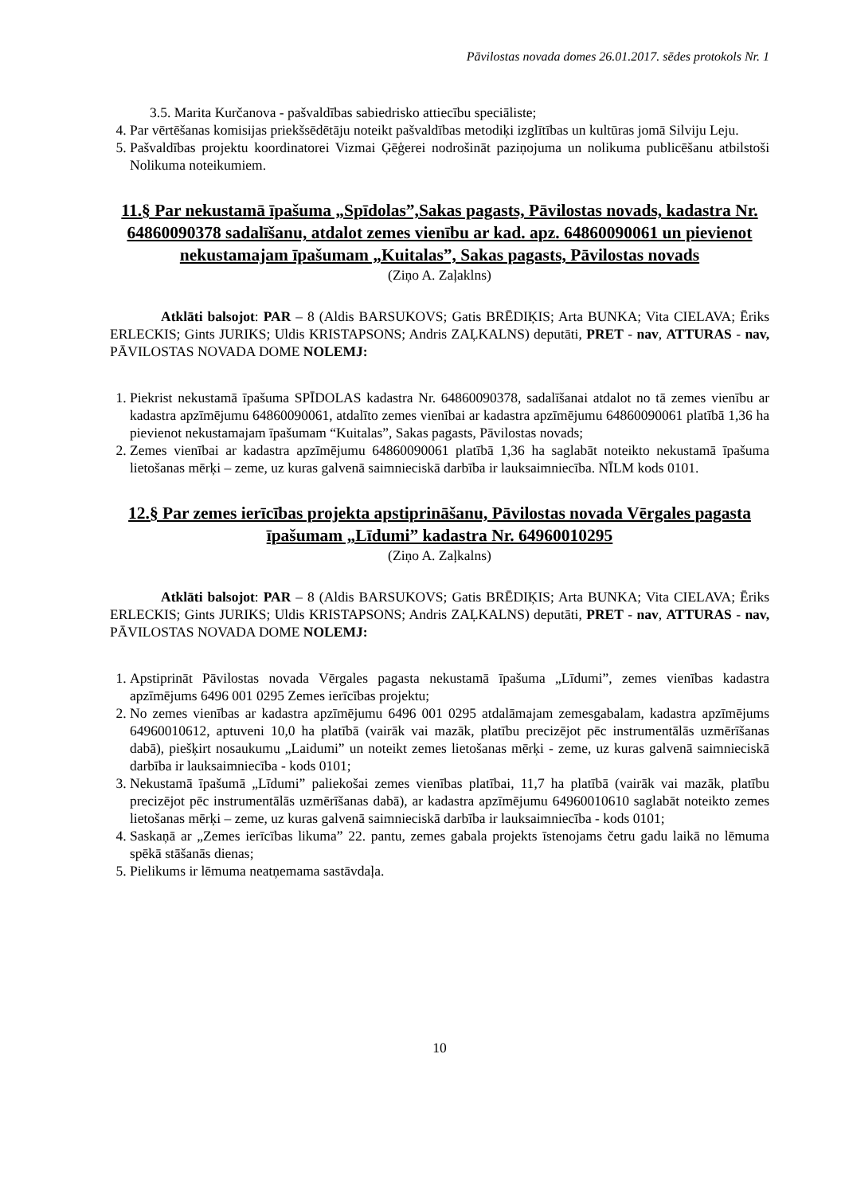Pāvilostas novada domes 26.01.2017. sēdes protokols Nr. 1
3.5. Marita Kurčanova - pašvaldības sabiedrisko attiecību speciāliste;
4. Par vērtēšanas komisijas priekšsēdētāju noteikt pašvaldības metodiķi izglītības un kultūras jomā Silviju Leju.
5. Pašvaldības projektu koordinatorei Vizmai Ģēģerei nodrošināt paziņojuma un nolikuma publicēšanu atbilstoši Nolikuma noteikumiem.
11.§ Par nekustamā īpašuma „Spīdolas”,Sakas pagasts, Pāvilostas novads, kadastra Nr. 64860090378 sadalīšanu, atdalot zemes vienību ar kad. apz. 64860090061 un pievienot nekustamajam īpašumam „Kuitalas”, Sakas pagasts, Pāvilostas novads
(Ziņo A. Zaļaklns)
Atklāti balsojot: PAR – 8 (Aldis BARSUKOVS; Gatis BRĒDIĶIS; Arta BUNKA; Vita CIELAVA; Ēriks ERLECKIS; Gints JURIKS; Uldis KRISTAPSONS; Andris ZAĻKALNS) deputāti, PRET - nav, ATTURAS - nav, PĀVILOSTAS NOVADA DOME NOLEMJ:
1. Piekrist nekustamā īpašuma SPĪDOLAS kadastra Nr. 64860090378, sadalīšanai atdalot no tā zemes vienību ar kadastra apzīmējumu 64860090061, atdalīto zemes vienībai ar kadastra apzīmējumu 64860090061 platībā 1,36 ha pievienot nekustamajam īpašumam “Kuitalas”, Sakas pagasts, Pāvilostas novads;
2. Zemes vienībai ar kadastra apzīmējumu 64860090061 platībā 1,36 ha saglabāt noteikto nekustamā īpašuma lietošanas mērķi – zeme, uz kuras galvenā saimnieciskā darbība ir lauksaimniecība. NĪLM kods 0101.
12.§ Par zemes ierīcības projekta apstiprināšanu, Pāvilostas novada Vērgales pagasta īpašumam „Līdumi” kadastra Nr. 64960010295
(Ziņo A. Zaļkalns)
Atklāti balsojot: PAR – 8 (Aldis BARSUKOVS; Gatis BRĒDIĶIS; Arta BUNKA; Vita CIELAVA; Ēriks ERLECKIS; Gints JURIKS; Uldis KRISTAPSONS; Andris ZAĻKALNS) deputāti, PRET - nav, ATTURAS - nav, PĀVILOSTAS NOVADA DOME NOLEMJ:
1. Apstiprināt Pāvilostas novada Vērgales pagasta nekustamā īpašuma „Līdumi”, zemes vienības kadastra apzīmējums 6496 001 0295 Zemes ierīcības projektu;
2. No zemes vienības ar kadastra apzīmējumu 6496 001 0295 atdalāmajam zemesgabalam, kadastra apzīmējums 64960010612, aptuveni 10,0 ha platībā (vairāk vai mazāk, platību precizējot pēc instrumentālās uzmērīšanas dabā), piešķirt nosaukumu „Laidumi” un noteikt zemes lietošanas mērķi - zeme, uz kuras galvenā saimnieciskā darbība ir lauksaimniecība - kods 0101;
3. Nekustamā īpašumā „Līdumi” paliekošai zemes vienības platībai, 11,7 ha platībā (vairāk vai mazāk, platību precizējot pēc instrumentālās uzmērīšanas dabā), ar kadastra apzīmējumu 64960010610 saglabāt noteikto zemes lietošanas mērķi – zeme, uz kuras galvenā saimnieciskā darbība ir lauksaimniecība - kods 0101;
4. Saskaņā ar „Zemes ierīcības likuma” 22. pantu, zemes gabala projekts īstenojams četru gadu laikā no lēmuma spēkā stāšanās dienas;
5. Pielikums ir lēmuma neatņemama sastāvdaļa.
10